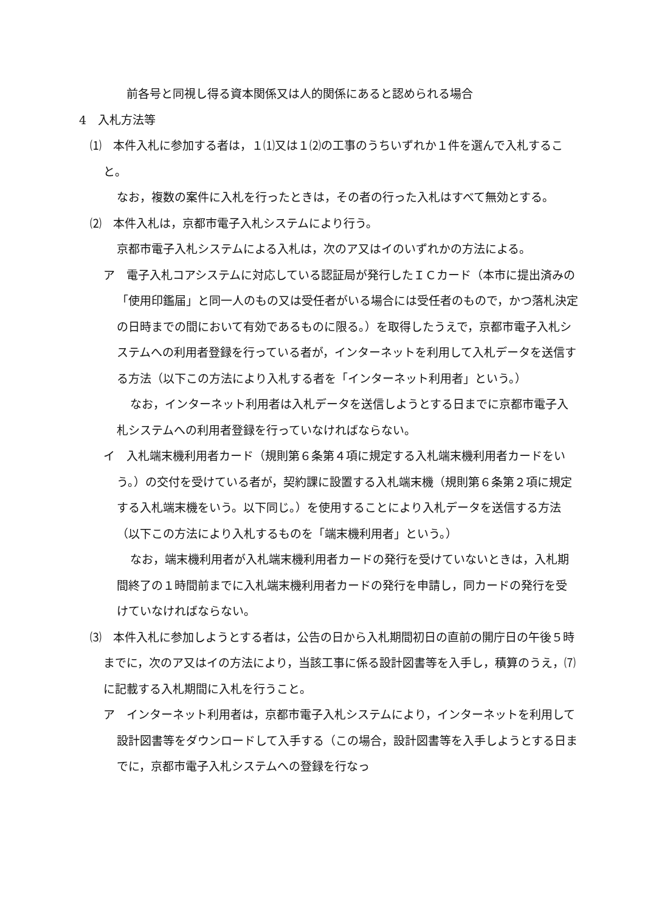前各号と同視し得る資本関係又は人的関係にあると認められる場合
4　入札方法等
⑴　本件入札に参加する者は，１⑴又は１⑵の工事のうちいずれか１件を選んで入札すること。
なお，複数の案件に入札を行ったときは，その者の行った入札はすべて無効とする。
⑵　本件入札は，京都市電子入札システムにより行う。
京都市電子入札システムによる入札は，次のア又はイのいずれかの方法による。
ア　電子入札コアシステムに対応している認証局が発行したＩＣカード（本市に提出済みの「使用印鑑届」と同一人のもの又は受任者がいる場合には受任者のもので，かつ落札決定の日時までの間において有効であるものに限る。）を取得したうえで，京都市電子入札システムへの利用者登録を行っている者が，インターネットを利用して入札データを送信する方法（以下この方法により入札する者を「インターネット利用者」という。）
なお，インターネット利用者は入札データを送信しようとする日までに京都市電子入札システムへの利用者登録を行っていなければならない。
イ　入札端末機利用者カード（規則第６条第４項に規定する入札端末機利用者カードをいう。）の交付を受けている者が，契約課に設置する入札端末機（規則第６条第２項に規定する入札端末機をいう。以下同じ。）を使用することにより入札データを送信する方法（以下この方法により入札するものを「端末機利用者」という。）
なお，端末機利用者が入札端末機利用者カードの発行を受けていないときは，入札期間終了の１時間前までに入札端末機利用者カードの発行を申請し，同カードの発行を受けていなければならない。
⑶　本件入札に参加しようとする者は，公告の日から入札期間初日の直前の開庁日の午後５時までに，次のア又はイの方法により，当該工事に係る設計図書等を入手し，積算のうえ，⑺に記載する入札期間に入札を行うこと。
ア　インターネット利用者は，京都市電子入札システムにより，インターネットを利用して設計図書等をダウンロードして入手する（この場合，設計図書等を入手しようとする日までに，京都市電子入札システムへの登録を行なっ